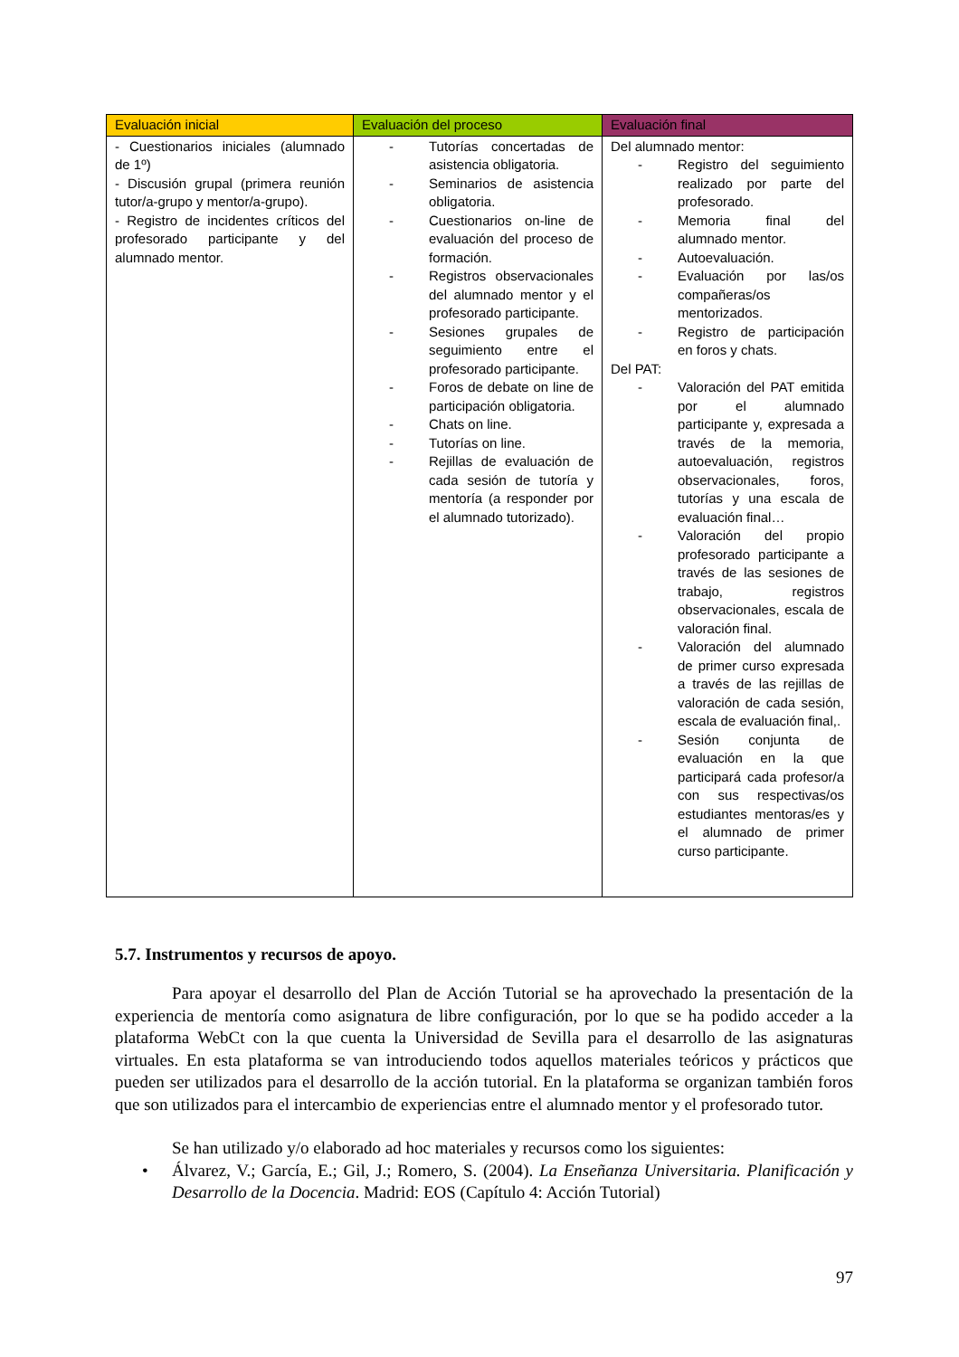| Evaluación inicial | Evaluación del proceso | Evaluación final |
| --- | --- | --- |
| - Cuestionarios iniciales (alumnado de 1º) - Discusión grupal (primera reunión tutor/a-grupo y mentor/a-grupo). - Registro de incidentes críticos del profesorado participante y del alumnado mentor. | - Tutorías concertadas de asistencia obligatoria. - Seminarios de asistencia obligatoria. - Cuestionarios on-line de evaluación del proceso de formación. - Registros observacionales del alumnado mentor y el profesorado participante. - Sesiones grupales de seguimiento entre el profesorado participante. - Foros de debate on line de participación obligatoria. - Chats on line. - Tutorías on line. - Rejillas de evaluación de cada sesión de tutoría y mentoría (a responder por el alumnado tutorizado). | Del alumnado mentor: - Registro del seguimiento realizado por parte del profesorado. - Memoria final del alumnado mentor. - Autoevaluación. - Evaluación por las/os compañeras/os mentorizados. - Registro de participación en foros y chats. Del PAT: - Valoración del PAT emitida por el alumnado participante y, expresada a través de la memoria, autoevaluación, registros observacionales, foros, tutorías y una escala de evaluación final… - Valoración del propio profesorado participante a través de las sesiones de trabajo, registros observacionales, escala de valoración final. - Valoración del alumnado de primer curso expresada a través de las rejillas de valoración de cada sesión, escala de evaluación final,. - Sesión conjunta de evaluación en la que participará cada profesor/a con sus respectivas/os estudiantes mentoras/es y el alumnado de primer curso participante. |
5.7. Instrumentos y recursos de apoyo.
Para apoyar el desarrollo del Plan de Acción Tutorial se ha aprovechado la presentación de la experiencia de mentoría como asignatura de libre configuración, por lo que se ha podido acceder a la plataforma WebCt con la que cuenta la Universidad de Sevilla para el desarrollo de las asignaturas virtuales. En esta plataforma se van introduciendo todos aquellos materiales teóricos y prácticos que pueden ser utilizados para el desarrollo de la acción tutorial. En la plataforma se organizan también foros que son utilizados para el intercambio de experiencias entre el alumnado mentor y el profesorado tutor.
Se han utilizado y/o elaborado ad hoc materiales y recursos como los siguientes:
• Álvarez, V.; García, E.; Gil, J.; Romero, S. (2004). La Enseñanza Universitaria. Planificación y Desarrollo de la Docencia. Madrid: EOS (Capítulo 4: Acción Tutorial)
97